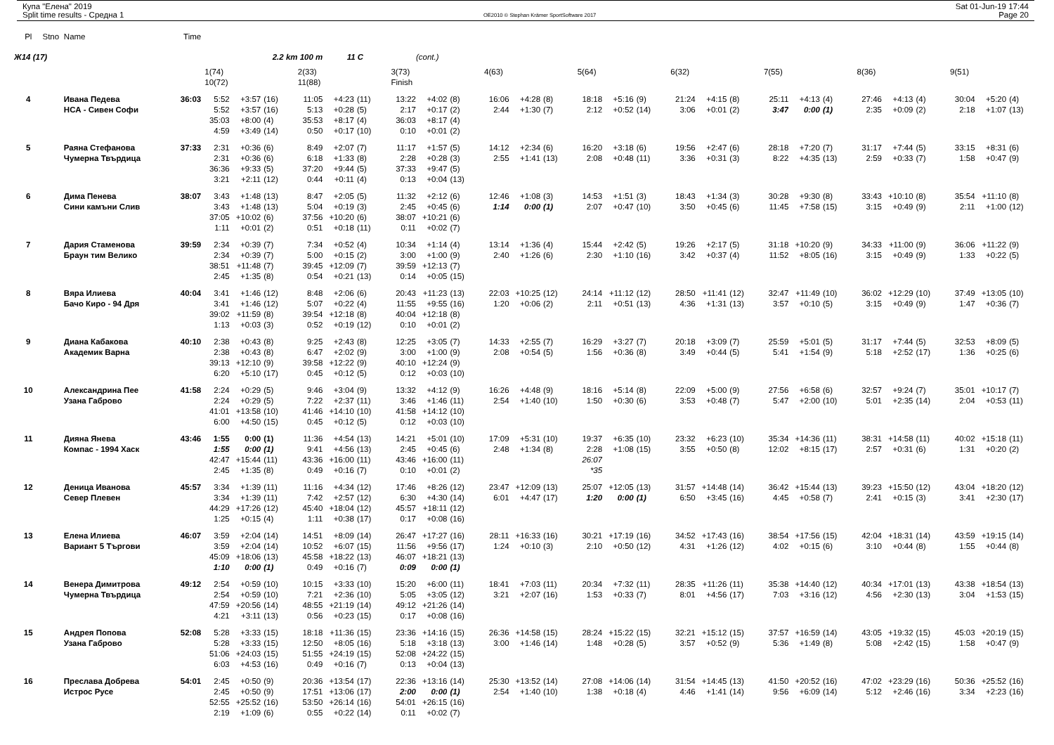Купа "Елена" 2019
Split time results - Средна 1
OE2010 © Stephan Krämer SportSoftware 2017
Sat 01-Jun-19 17:44
Page 20
| Pl | Stno | Name | Time | | | | | | | | | | | | | | | | | | | | | | | | | | | |
| --- | --- | --- | --- | --- | --- | --- | --- | --- | --- | --- | --- | --- | --- | --- | --- | --- | --- | --- | --- | --- | --- | --- | --- | --- | --- | --- | --- | --- | --- | --- |
| Ж14 (17) | | | | | 2.2 km 100 m | | | 11 C | | | (cont.) | | | | | | | | | | | | | | | | | | | |
| | | | | 1(74) | | | 2(33) | | | 3(73) | | | 4(63) | | | 5(64) | | | 6(32) | | | 7(55) | | | 8(36) | | | 9(51) | | |
| | | | | 10(72) | | | 11(88) | | | Finish | | | | | | | | | | | | | | | | | | | | |
| 4 | | Ивана Педева | 36:03 | 5:52 | +3:57 | (16) | 11:05 | +4:23 | (11) | 13:22 | +4:02 | (8) | 16:06 | +4:28 | (8) | 18:18 | +5:16 | (9) | 21:24 | +4:15 | (8) | 25:11 | +4:13 | (4) | 27:46 | +4:13 | (4) | 30:04 | +5:20 | (4) |
| | | НСА - Сивен Софи | | 5:52 | +3:57 | (16) | 5:13 | +0:28 | (5) | 2:17 | +0:17 | (2) | 2:44 | +1:30 | (7) | 2:12 | +0:52 | (14) | 3:06 | +0:01 | (2) | 3:47 | 0:00 | (1) | 2:35 | +0:09 | (2) | 2:18 | +1:07 | (13) |
| | | | | 35:03 | +8:00 | (4) | 35:53 | +8:17 | (4) | 36:03 | +8:17 | (4) | | | | | | | | | | | | | | | | | | |
| | | | | 4:59 | +3:49 | (14) | 0:50 | +0:17 | (10) | 0:10 | +0:01 | (2) | | | | | | | | | | | | | | | | | | |
| 5 | | Раяна Стефанова | 37:33 | 2:31 | +0:36 | (6) | 8:49 | +2:07 | (7) | 11:17 | +1:57 | (5) | 14:12 | +2:34 | (6) | 16:20 | +3:18 | (6) | 19:56 | +2:47 | (6) | 28:18 | +7:20 | (7) | 31:17 | +7:44 | (5) | 33:15 | +8:31 | (6) |
| | | Чумерна Твърдица | | 2:31 | +0:36 | (6) | 6:18 | +1:33 | (8) | 2:28 | +0:28 | (3) | 2:55 | +1:41 | (13) | 2:08 | +0:48 | (11) | 3:36 | +0:31 | (3) | 8:22 | +4:35 | (13) | 2:59 | +0:33 | (7) | 1:58 | +0:47 | (9) |
| | | | | 36:36 | +9:33 | (5) | 37:20 | +9:44 | (5) | 37:33 | +9:47 | (5) | | | | | | | | | | | | | | | | | | |
| | | | | 3:21 | +2:11 | (12) | 0:44 | +0:11 | (4) | 0:13 | +0:04 | (13) | | | | | | | | | | | | | | | | | | |
| 6 | | Дима Пенева | 38:07 | 3:43 | +1:48 | (13) | 8:47 | +2:05 | (5) | 11:32 | +2:12 | (6) | 12:46 | +1:08 | (3) | 14:53 | +1:51 | (3) | 18:43 | +1:34 | (3) | 30:28 | +9:30 | (8) | 33:43 | +10:10 | (8) | 35:54 | +11:10 | (8) |
| | | Сини камъни Слив | | 3:43 | +1:48 | (13) | 5:04 | +0:19 | (3) | 2:45 | +0:45 | (6) | 1:14 | 0:00 | (1) | 2:07 | +0:47 | (10) | 3:50 | +0:45 | (6) | 11:45 | +7:58 | (15) | 3:15 | +0:49 | (9) | 2:11 | +1:00 | (12) |
| | | | | 37:05 | +10:02 | (6) | 37:56 | +10:20 | (6) | 38:07 | +10:21 | (6) | | | | | | | | | | | | | | | | | | |
| | | | | 1:11 | +0:01 | (2) | 0:51 | +0:18 | (11) | 0:11 | +0:02 | (7) | | | | | | | | | | | | | | | | | | |
| 7 | | Дария Стаменова | 39:59 | 2:34 | +0:39 | (7) | 7:34 | +0:52 | (4) | 10:34 | +1:14 | (4) | 13:14 | +1:36 | (4) | 15:44 | +2:42 | (5) | 19:26 | +2:17 | (5) | 31:18 | +10:20 | (9) | 34:33 | +11:00 | (9) | 36:06 | +11:22 | (9) |
| | | Браун тим Велико | | 2:34 | +0:39 | (7) | 5:00 | +0:15 | (2) | 3:00 | +1:00 | (9) | 2:40 | +1:26 | (6) | 2:30 | +1:10 | (16) | 3:42 | +0:37 | (4) | 11:52 | +8:05 | (16) | 3:15 | +0:49 | (9) | 1:33 | +0:22 | (5) |
| | | | | 38:51 | +11:48 | (7) | 39:45 | +12:09 | (7) | 39:59 | +12:13 | (7) | | | | | | | | | | | | | | | | | | |
| | | | | 2:45 | +1:35 | (8) | 0:54 | +0:21 | (13) | 0:14 | +0:05 | (15) | | | | | | | | | | | | | | | | | | |
| 8 | | Вяра Илиева | 40:04 | 3:41 | +1:46 | (12) | 8:48 | +2:06 | (6) | 20:43 | +11:23 | (13) | 22:03 | +10:25 | (12) | 24:14 | +11:12 | (12) | 28:50 | +11:41 | (12) | 32:47 | +11:49 | (10) | 36:02 | +12:29 | (10) | 37:49 | +13:05 | (10) |
| | | Бачо Киро - 94 Дря | | 3:41 | +1:46 | (12) | 5:07 | +0:22 | (4) | 11:55 | +9:55 | (16) | 1:20 | +0:06 | (2) | 2:11 | +0:51 | (13) | 4:36 | +1:31 | (13) | 3:57 | +0:10 | (5) | 3:15 | +0:49 | (9) | 1:47 | +0:36 | (7) |
| | | | | 39:02 | +11:59 | (8) | 39:54 | +12:18 | (8) | 40:04 | +12:18 | (8) | | | | | | | | | | | | | | | | | | |
| | | | | 1:13 | +0:03 | (3) | 0:52 | +0:19 | (12) | 0:10 | +0:01 | (2) | | | | | | | | | | | | | | | | | | |
| 9 | | Диана Кабакова | 40:10 | 2:38 | +0:43 | (8) | 9:25 | +2:43 | (8) | 12:25 | +3:05 | (7) | 14:33 | +2:55 | (7) | 16:29 | +3:27 | (7) | 20:18 | +3:09 | (7) | 25:59 | +5:01 | (5) | 31:17 | +7:44 | (5) | 32:53 | +8:09 | (5) |
| | | Академик Варна | | 2:38 | +0:43 | (8) | 6:47 | +2:02 | (9) | 3:00 | +1:00 | (9) | 2:08 | +0:54 | (5) | 1:56 | +0:36 | (8) | 3:49 | +0:44 | (5) | 5:41 | +1:54 | (9) | 5:18 | +2:52 | (17) | 1:36 | +0:25 | (6) |
| | | | | 39:13 | +12:10 | (9) | 39:58 | +12:22 | (9) | 40:10 | +12:24 | (9) | | | | | | | | | | | | | | | | | | |
| | | | | 6:20 | +5:10 | (17) | 0:45 | +0:12 | (5) | 0:12 | +0:03 | (10) | | | | | | | | | | | | | | | | | | |
| 10 | | Александрина Пее | 41:58 | 2:24 | +0:29 | (5) | 9:46 | +3:04 | (9) | 13:32 | +4:12 | (9) | 16:26 | +4:48 | (9) | 18:16 | +5:14 | (8) | 22:09 | +5:00 | (9) | 27:56 | +6:58 | (6) | 32:57 | +9:24 | (7) | 35:01 | +10:17 | (7) |
| | | Узана Габрово | | 2:24 | +0:29 | (5) | 7:22 | +2:37 | (11) | 3:46 | +1:46 | (11) | 2:54 | +1:40 | (10) | 1:50 | +0:30 | (6) | 3:53 | +0:48 | (7) | 5:47 | +2:00 | (10) | 5:01 | +2:35 | (14) | 2:04 | +0:53 | (11) |
| | | | | 41:01 | +13:58 | (10) | 41:46 | +14:10 | (10) | 41:58 | +14:12 | (10) | | | | | | | | | | | | | | | | | | |
| | | | | 6:00 | +4:50 | (15) | 0:45 | +0:12 | (5) | 0:12 | +0:03 | (10) | | | | | | | | | | | | | | | | | | |
| 11 | | Дияна Янева | 43:46 | 1:55 | 0:00 | (1) | 11:36 | +4:54 | (13) | 14:21 | +5:01 | (10) | 17:09 | +5:31 | (10) | 19:37 | +6:35 | (10) | 23:32 | +6:23 | (10) | 35:34 | +14:36 | (11) | 38:31 | +14:58 | (11) | 40:02 | +15:18 | (11) |
| | | Компас - 1994 Хаск | | 1:55 | 0:00 | (1) | 9:41 | +4:56 | (13) | 2:45 | +0:45 | (6) | 2:48 | +1:34 | (8) | 2:28 | +1:08 | (15) | 3:55 | +0:50 | (8) | 12:02 | +8:15 | (17) | 2:57 | +0:31 | (6) | 1:31 | +0:20 | (2) |
| | | | | 42:47 | +15:44 | (11) | 43:36 | +16:00 | (11) | 43:46 | +16:00 | (11) | | | | 26:07 | | | | | | | | | | | | | | |
| | | | | 2:45 | +1:35 | (8) | 0:49 | +0:16 | (7) | 0:10 | +0:01 | (2) | | | | *35 | | | | | | | | | | | | | | |
| 12 | | Деница Иванова | 45:57 | 3:34 | +1:39 | (11) | 11:16 | +4:34 | (12) | 17:46 | +8:26 | (12) | 23:47 | +12:09 | (13) | 25:07 | +12:05 | (13) | 31:57 | +14:48 | (14) | 36:42 | +15:44 | (13) | 39:23 | +15:50 | (12) | 43:04 | +18:20 | (12) |
| | | Север Плевен | | 3:34 | +1:39 | (11) | 7:42 | +2:57 | (12) | 6:30 | +4:30 | (14) | 6:01 | +4:47 | (17) | 1:20 | 0:00 | (1) | 6:50 | +3:45 | (16) | 4:45 | +0:58 | (7) | 2:41 | +0:15 | (3) | 3:41 | +2:30 | (17) |
| | | | | 44:29 | +17:26 | (12) | 45:40 | +18:04 | (12) | 45:57 | +18:11 | (12) | | | | | | | | | | | | | | | | | | |
| | | | | 1:25 | +0:15 | (4) | 1:11 | +0:38 | (17) | 0:17 | +0:08 | (16) | | | | | | | | | | | | | | | | | | |
| 13 | | Елена Илиева | 46:07 | 3:59 | +2:04 | (14) | 14:51 | +8:09 | (14) | 26:47 | +17:27 | (16) | 28:11 | +16:33 | (16) | 30:21 | +17:19 | (16) | 34:52 | +17:43 | (16) | 38:54 | +17:56 | (15) | 42:04 | +18:31 | (14) | 43:59 | +19:15 | (14) |
| | | Вариант 5 Търгови | | 3:59 | +2:04 | (14) | 10:52 | +6:07 | (15) | 11:56 | +9:56 | (17) | 1:24 | +0:10 | (3) | 2:10 | +0:50 | (12) | 4:31 | +1:26 | (12) | 4:02 | +0:15 | (6) | 3:10 | +0:44 | (8) | 1:55 | +0:44 | (8) |
| | | | | 45:09 | +18:06 | (13) | 45:58 | +18:22 | (13) | 46:07 | +18:21 | (13) | | | | | | | | | | | | | | | | | | |
| | | | | 1:10 | 0:00 | (1) | 0:49 | +0:16 | (7) | 0:09 | 0:00 | (1) | | | | | | | | | | | | | | | | | | |
| 14 | | Венера Димитрова | 49:12 | 2:54 | +0:59 | (10) | 10:15 | +3:33 | (10) | 15:20 | +6:00 | (11) | 18:41 | +7:03 | (11) | 20:34 | +7:32 | (11) | 28:35 | +11:26 | (11) | 35:38 | +14:40 | (12) | 40:34 | +17:01 | (13) | 43:38 | +18:54 | (13) |
| | | Чумерна Твърдица | | 2:54 | +0:59 | (10) | 7:21 | +2:36 | (10) | 5:05 | +3:05 | (12) | 3:21 | +2:07 | (16) | 1:53 | +0:33 | (7) | 8:01 | +4:56 | (17) | 7:03 | +3:16 | (12) | 4:56 | +2:30 | (13) | 3:04 | +1:53 | (15) |
| | | | | 47:59 | +20:56 | (14) | 48:55 | +21:19 | (14) | 49:12 | +21:26 | (14) | | | | | | | | | | | | | | | | | | |
| | | | | 4:21 | +3:11 | (13) | 0:56 | +0:23 | (15) | 0:17 | +0:08 | (16) | | | | | | | | | | | | | | | | | | |
| 15 | | Андрея Попова | 52:08 | 5:28 | +3:33 | (15) | 18:18 | +11:36 | (15) | 23:36 | +14:16 | (15) | 26:36 | +14:58 | (15) | 28:24 | +15:22 | (15) | 32:21 | +15:12 | (15) | 37:57 | +16:59 | (14) | 43:05 | +19:32 | (15) | 45:03 | +20:19 | (15) |
| | | Узана Габрово | | 5:28 | +3:33 | (15) | 12:50 | +8:05 | (16) | 5:18 | +3:18 | (13) | 3:00 | +1:46 | (14) | 1:48 | +0:28 | (5) | 3:57 | +0:52 | (9) | 5:36 | +1:49 | (8) | 5:08 | +2:42 | (15) | 1:58 | +0:47 | (9) |
| | | | | 51:06 | +24:03 | (15) | 51:55 | +24:19 | (15) | 52:08 | +24:22 | (15) | | | | | | | | | | | | | | | | | | |
| | | | | 6:03 | +4:53 | (16) | 0:49 | +0:16 | (7) | 0:13 | +0:04 | (13) | | | | | | | | | | | | | | | | | | |
| 16 | | Преслава Добрева | 54:01 | 2:45 | +0:50 | (9) | 20:36 | +13:54 | (17) | 22:36 | +13:16 | (14) | 25:30 | +13:52 | (14) | 27:08 | +14:06 | (14) | 31:54 | +14:45 | (13) | 41:50 | +20:52 | (16) | 47:02 | +23:29 | (16) | 50:36 | +25:52 | (16) |
| | | Истрос Русе | | 2:45 | +0:50 | (9) | 17:51 | +13:06 | (17) | 2:00 | 0:00 | (1) | 2:54 | +1:40 | (10) | 1:38 | +0:18 | (4) | 4:46 | +1:41 | (14) | 9:56 | +6:09 | (14) | 5:12 | +2:46 | (16) | 3:34 | +2:23 | (16) |
| | | | | 52:55 | +25:52 | (16) | 53:50 | +26:14 | (16) | 54:01 | +26:15 | (16) | | | | | | | | | | | | | | | | | | |
| | | | | 2:19 | +1:09 | (6) | 0:55 | +0:22 | (14) | 0:11 | +0:02 | (7) | | | | | | | | | | | | | | | | | | |